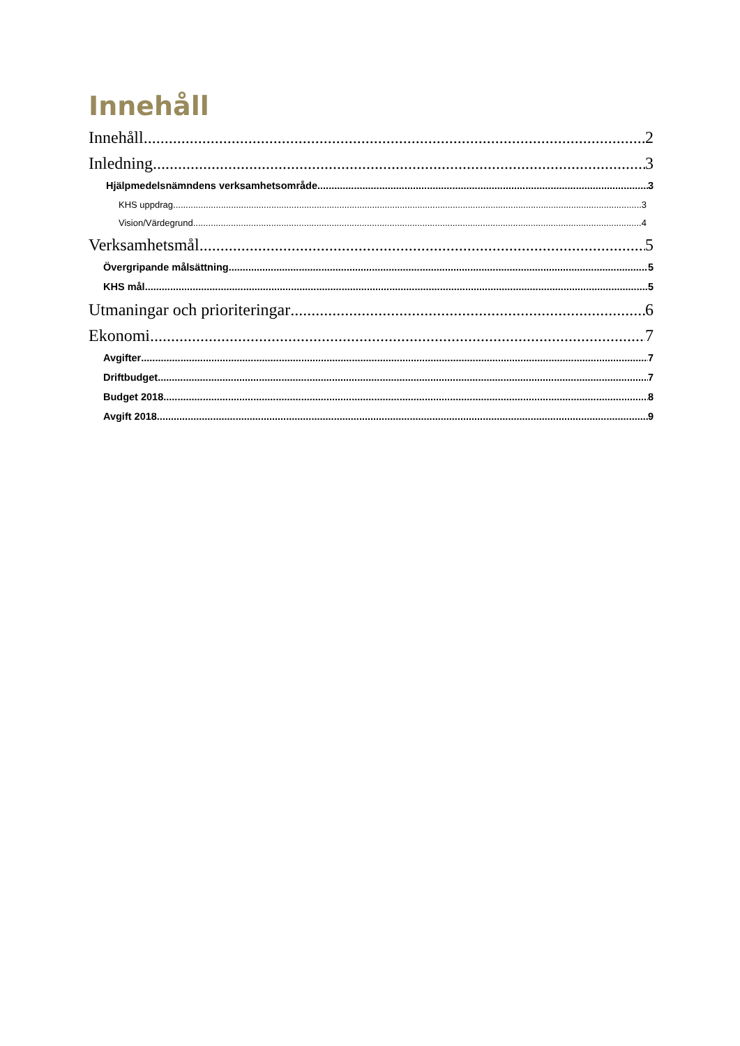Innehåll
Innehåll 2
Inledning 3
Hjälpmedelsnämndens verksamhetsområde 3
KHS uppdrag 3
Vision/Värdegrund 4
Verksamhetsmål 5
Övergripande målsättning 5
KHS mål 5
Utmaningar och prioriteringar 6
Ekonomi 7
Avgifter 7
Driftbudget 7
Budget 2018 8
Avgift 2018 9